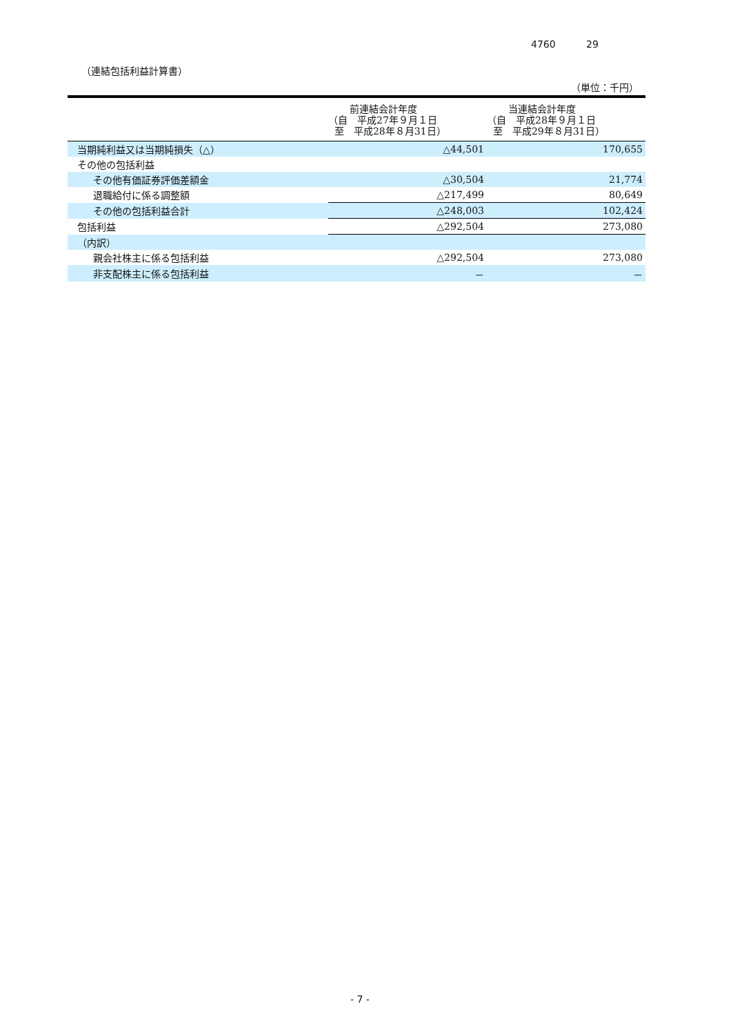4760 29
（連結包括利益計算書）
（単位：千円）
| | 前連結会計年度 （自 平成27年９月１日 至 平成28年８月31日） | 当連結会計年度 （自 平成28年９月１日 至 平成29年８月31日） |
| --- | --- | --- |
| 当期純利益又は当期純損失（△） | △44,501 | 170,655 |
| その他の包括利益 | | |
| その他有価証券評価差額金 | △30,504 | 21,774 |
| 退職給付に係る調整額 | △217,499 | 80,649 |
| その他の包括利益合計 | △248,003 | 102,424 |
| 包括利益 | △292,504 | 273,080 |
| （内訳） | | |
| 親会社株主に係る包括利益 | △292,504 | 273,080 |
| 非支配株主に係る包括利益 | － | － |
- 7 -